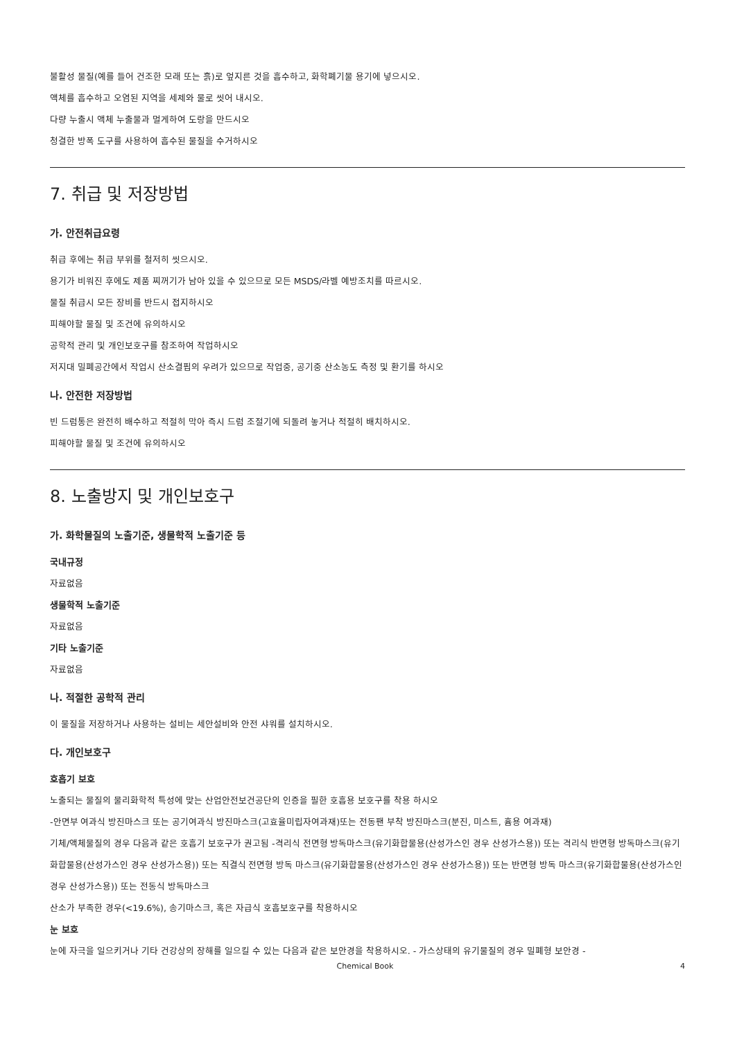불활성 물질(예를 들어 건조한 모래 또는 흙)로 엎지른 것을 흡수하고, 화학폐기물 용기에 넣으시오.
액체를 흡수하고 오염된 지역을 세제와 물로 씻어 내시오.
다량 누출시 액체 누출물과 멀게하여 도랑을 만드시오
청결한 방폭 도구를 사용하여 흡수된 물질을 수거하시오
7. 취급 및 저장방법
가. 안전취급요령
취급 후에는 취급 부위를 철저히 씻으시오.
용기가 비워진 후에도 제품 찌꺼기가 남아 있을 수 있으므로 모든 MSDS/라벨 예방조치를 따르시오.
물질 취급시 모든 장비를 반드시 접지하시오
피해야할 물질 및 조건에 유의하시오
공학적 관리 및 개인보호구를 참조하여 작업하시오
저지대 밀폐공간에서 작업시 산소결핍의 우려가 있으므로 작업중, 공기중 산소농도 측정 및 환기를 하시오
나. 안전한 저장방법
빈 드럼통은 완전히 배수하고 적절히 막아 즉시 드럼 조절기에 되돌려 놓거나 적절히 배치하시오.
피해야할 물질 및 조건에 유의하시오
8. 노출방지 및 개인보호구
가. 화학물질의 노출기준, 생물학적 노출기준 등
국내규정
자료없음
생물학적 노출기준
자료없음
기타 노출기준
자료없음
나. 적절한 공학적 관리
이 물질을 저장하거나 사용하는 설비는 세안설비와 안전 샤워를 설치하시오.
다. 개인보호구
호흡기 보호
노출되는 물질의 물리화학적 특성에 맞는 산업안전보건공단의 인증을 필한 호흡용 보호구를 착용 하시오
-안면부 여과식 방진마스크 또는 공기여과식 방진마스크(고효율미립자여과재)또는 전동팬 부착 방진마스크(분진, 미스트, 흄용 여과재)
기체/액체물질의 경우 다음과 같은 호흡기 보호구가 권고됨 -격리식 전면형 방독마스크(유기화합물용(산성가스인 경우 산성가스용)) 또는 격리식 반면형 방독마스크(유기화합물용(산성가스인 경우 산성가스용)) 또는 직결식 전면형 방독 마스크(유기화합물용(산성가스인 경우 산성가스용)) 또는 반면형 방독 마스크(유기화합물용(산성가스인 경우 산성가스용)) 또는 전동식 방독마스크
산소가 부족한 경우(<19.6%), 송기마스크, 혹은 자급식 호흡보호구를 착용하시오
눈 보호
눈에 자극을 일으키거나 기타 건강상의 장해를 일으킬 수 있는 다음과 같은 보안경을 착용하시오. - 가스상태의 유기물질의 경우 밀폐형 보안경 -
Chemical Book 4